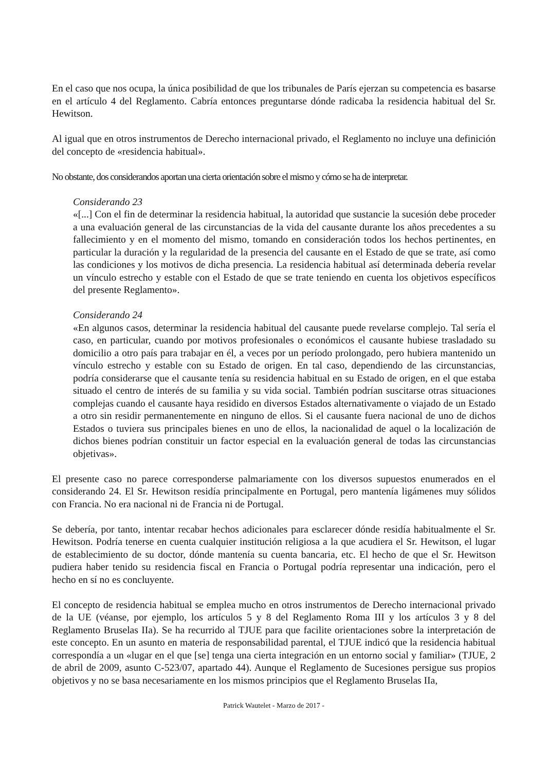En el caso que nos ocupa, la única posibilidad de que los tribunales de París ejerzan su competencia es basarse en el artículo 4 del Reglamento. Cabría entonces preguntarse dónde radicaba la residencia habitual del Sr. Hewitson.
Al igual que en otros instrumentos de Derecho internacional privado, el Reglamento no incluye una definición del concepto de «residencia habitual».
No obstante, dos considerandos aportan una cierta orientación sobre el mismo y cómo se ha de interpretar.
Considerando 23
«[...] Con el fin de determinar la residencia habitual, la autoridad que sustancie la sucesión debe proceder a una evaluación general de las circunstancias de la vida del causante durante los años precedentes a su fallecimiento y en el momento del mismo, tomando en consideración todos los hechos pertinentes, en particular la duración y la regularidad de la presencia del causante en el Estado de que se trate, así como las condiciones y los motivos de dicha presencia. La residencia habitual así determinada debería revelar un vínculo estrecho y estable con el Estado de que se trate teniendo en cuenta los objetivos específicos del presente Reglamento».
Considerando 24
«En algunos casos, determinar la residencia habitual del causante puede revelarse complejo. Tal sería el caso, en particular, cuando por motivos profesionales o económicos el causante hubiese trasladado su domicilio a otro país para trabajar en él, a veces por un período prolongado, pero hubiera mantenido un vínculo estrecho y estable con su Estado de origen. En tal caso, dependiendo de las circunstancias, podría considerarse que el causante tenía su residencia habitual en su Estado de origen, en el que estaba situado el centro de interés de su familia y su vida social. También podrían suscitarse otras situaciones complejas cuando el causante haya residido en diversos Estados alternativamente o viajado de un Estado a otro sin residir permanentemente en ninguno de ellos. Si el causante fuera nacional de uno de dichos Estados o tuviera sus principales bienes en uno de ellos, la nacionalidad de aquel o la localización de dichos bienes podrían constituir un factor especial en la evaluación general de todas las circunstancias objetivas».
El presente caso no parece corresponderse palmariamente con los diversos supuestos enumerados en el considerando 24. El Sr. Hewitson residía principalmente en Portugal, pero mantenía ligámenes muy sólidos con Francia. No era nacional ni de Francia ni de Portugal.
Se debería, por tanto, intentar recabar hechos adicionales para esclarecer dónde residía habitualmente el Sr. Hewitson. Podría tenerse en cuenta cualquier institución religiosa a la que acudiera el Sr. Hewitson, el lugar de establecimiento de su doctor, dónde mantenía su cuenta bancaria, etc. El hecho de que el Sr. Hewitson pudiera haber tenido su residencia fiscal en Francia o Portugal podría representar una indicación, pero el hecho en sí no es concluyente.
El concepto de residencia habitual se emplea mucho en otros instrumentos de Derecho internacional privado de la UE (véanse, por ejemplo, los artículos 5 y 8 del Reglamento Roma III y los artículos 3 y 8 del Reglamento Bruselas IIa). Se ha recurrido al TJUE para que facilite orientaciones sobre la interpretación de este concepto. En un asunto en materia de responsabilidad parental, el TJUE indicó que la residencia habitual correspondía a un «lugar en el que [se] tenga una cierta integración en un entorno social y familiar» (TJUE, 2 de abril de 2009, asunto C-523/07, apartado 44). Aunque el Reglamento de Sucesiones persigue sus propios objetivos y no se basa necesariamente en los mismos principios que el Reglamento Bruselas IIa,
Patrick Wautelet - Marzo de 2017 -